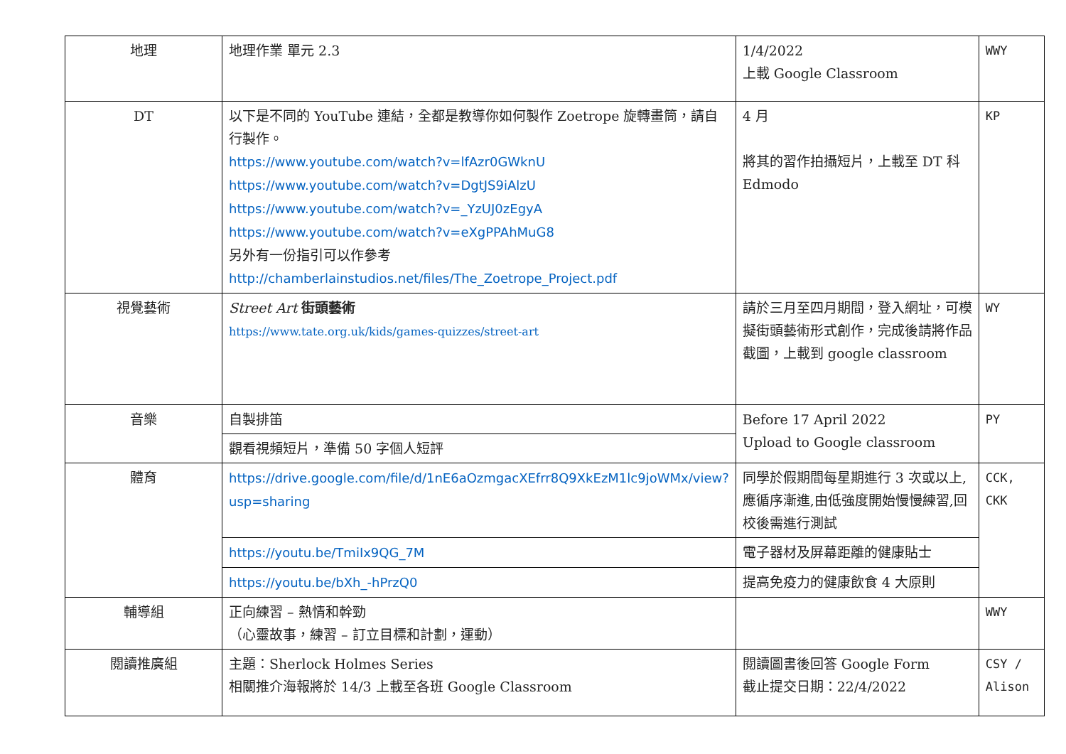| 地理 | 地理作業 單元 2.3 | 1/4/2022 上載 Google Classroom | WWY |
| DT | 以下是不同的 YouTube 連結，全都是教導你如何製作 Zoetrope 旋轉畫筒，請自行製作。 https://www.youtube.com/watch?v=lfAzr0GWknU https://www.youtube.com/watch?v=DgtJS9iAlzU https://www.youtube.com/watch?v=_YzUJ0zEgyA https://www.youtube.com/watch?v=eXgPPAhMuG8 另外有一份指引可以作參考 http://chamberlainstudios.net/files/The_Zoetrope_Project.pdf | 4 月 將其的習作拍攝短片，上載至 DT 科 Edmodo | KP |
| 視覺藝術 | Street Art 街頭藝術 https://www.tate.org.uk/kids/games-quizzes/street-art | 請於三月至四月期間，登入網址，可模擬街頭藝術形式創作，完成後請將作品截圖，上載到 google classroom | WY |
| 音樂 | 自製排笛 | Before 17 April 2022 Upload to Google classroom | PY |
| | 觀看視頻短片，準備 50 字個人短評 | | |
| 體育 | https://drive.google.com/file/d/1nE6aOzmgacXEfrr8Q9XkEzM1lc9joWMx/view?usp=sharing | 同學於假期間每星期進行 3 次或以上,應循序漸進,由低強度開始慢慢練習,回校後需進行測試 | CCK, CKK |
| | https://youtu.be/TmiIx9QG_7M | 電子器材及屏幕距離的健康貼士 | |
| | https://youtu.be/bXh_-hPrzQ0 | 提高免疫力的健康飲食 4 大原則 | |
| 輔導組 | 正向練習 – 熱情和幹勁 （心靈故事，練習 – 訂立目標和計劃，運動） | | WWY |
| 閱讀推廣組 | 主題：Sherlock Holmes Series 相關推介海報將於 14/3 上載至各班 Google Classroom | 閱讀圖書後回答 Google Form 截止提交日期：22/4/2022 | CSY / Alison |